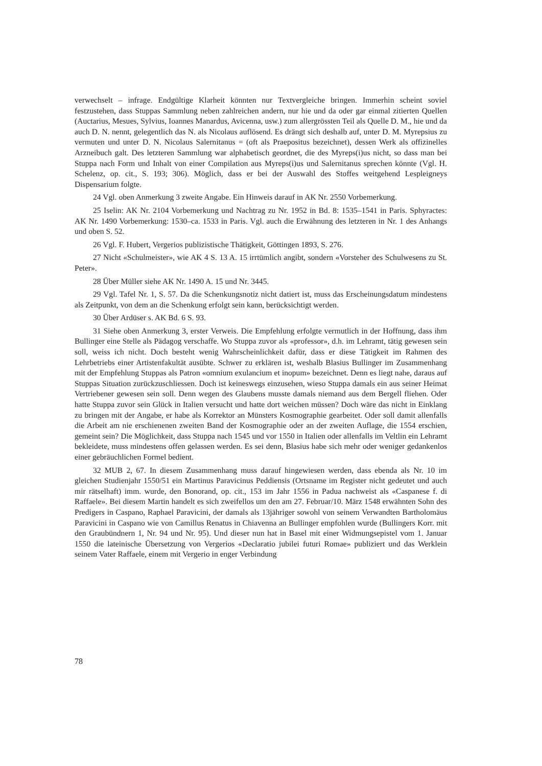verwechselt – infrage. Endgültige Klarheit könnten nur Textvergleiche bringen. Immerhin scheint soviel festzustehen, dass Stuppas Sammlung neben zahlreichen andern, nur hie und da oder gar einmal zitierten Quellen (Auctarius, Mesues, Sylvius, Ioannes Manardus, Avicenna, usw.) zum allergrössten Teil als Quelle D. M., hie und da auch D. N. nennt, gelegentlich das N. als Nicolaus auflösend. Es drängt sich deshalb auf, unter D. M. Myrepsius zu vermuten und unter D. N. Nicolaus Salernitanus = (oft als Praepositus bezeichnet), dessen Werk als offizinelles Arzneibuch galt. Des letzteren Sammlung war alphabetisch geordnet, die des Myreps(i)us nicht, so dass man bei Stuppa nach Form und Inhalt von einer Compilation aus Myreps(i)us und Salernitanus sprechen könnte (Vgl. H. Schelenz, op. cit., S. 193; 306). Möglich, dass er bei der Auswahl des Stoffes weitgehend Lespleigneys Dispensarium folgte.
24 Vgl. oben Anmerkung 3 zweite Angabe. Ein Hinweis darauf in AK Nr. 2550 Vorbemerkung.
25 Iselin: AK Nr. 2104 Vorbemerkung und Nachtrag zu Nr. 1952 in Bd. 8: 1535–1541 in Paris. Sphyractes: AK Nr. 1490 Vorbemerkung: 1530–ca. 1533 in Paris. Vgl. auch die Erwähnung des letzteren in Nr. 1 des Anhangs und oben S. 52.
26 Vgl. F. Hubert, Vergerios publizistische Thätigkeit, Göttingen 1893, S. 276.
27 Nicht «Schulmeister», wie AK 4 S. 13 A. 15 irrtümlich angibt, sondern «Vorsteher des Schulwesens zu St. Peter».
28 Über Müller siehe AK Nr. 1490 A. 15 und Nr. 3445.
29 Vgl. Tafel Nr. 1, S. 57. Da die Schenkungsnotiz nicht datiert ist, muss das Erscheinungsdatum mindestens als Zeitpunkt, von dem an die Schenkung erfolgt sein kann, berücksichtigt werden.
30 Über Ardüser s. AK Bd. 6 S. 93.
31 Siehe oben Anmerkung 3, erster Verweis. Die Empfehlung erfolgte vermutlich in der Hoffnung, dass ihm Bullinger eine Stelle als Pädagog verschaffe. Wo Stuppa zuvor als «professor», d.h. im Lehramt, tätig gewesen sein soll, weiss ich nicht. Doch besteht wenig Wahrscheinlichkeit dafür, dass er diese Tätigkeit im Rahmen des Lehrbetriebs einer Artistenfakultät ausübte. Schwer zu erklären ist, weshalb Blasius Bullinger im Zusammenhang mit der Empfehlung Stuppas als Patron «omnium exulancium et inopum» bezeichnet. Denn es liegt nahe, daraus auf Stuppas Situation zurückzuschliessen. Doch ist keineswegs einzusehen, wieso Stuppa damals ein aus seiner Heimat Vertriebener gewesen sein soll. Denn wegen des Glaubens musste damals niemand aus dem Bergell fliehen. Oder hatte Stuppa zuvor sein Glück in Italien versucht und hatte dort weichen müssen? Doch wäre das nicht in Einklang zu bringen mit der Angabe, er habe als Korrektor an Münsters Kosmographie gearbeitet. Oder soll damit allenfalls die Arbeit am nie erschienenen zweiten Band der Kosmographie oder an der zweiten Auflage, die 1554 erschien, gemeint sein? Die Möglichkeit, dass Stuppa nach 1545 und vor 1550 in Italien oder allenfalls im Veltlin ein Lehramt bekleidete, muss mindestens offen gelassen werden. Es sei denn, Blasius habe sich mehr oder weniger gedankenlos einer gebräuchlichen Formel bedient.
32 MUB 2, 67. In diesem Zusammenhang muss darauf hingewiesen werden, dass ebenda als Nr. 10 im gleichen Studienjahr 1550/51 ein Martinus Paravicinus Peddiensis (Ortsname im Register nicht gedeutet und auch mir rätselhaft) imm. wurde, den Bonorand, op. cit., 153 im Jahr 1556 in Padua nachweist als «Caspanese f. di Raffaele». Bei diesem Martin handelt es sich zweifellos um den am 27. Februar/10. März 1548 erwähnten Sohn des Predigers in Caspano, Raphael Paravicini, der damals als 13jähriger sowohl von seinem Verwandten Bartholomäus Paravicini in Caspano wie von Camillus Renatus in Chiavenna an Bullinger empfohlen wurde (Bullingers Korr. mit den Graubündnern 1, Nr. 94 und Nr. 95). Und dieser nun hat in Basel mit einer Widmungsepistel vom 1. Januar 1550 die lateinische Übersetzung von Vergerios «Declaratio jubilei futuri Romae» publiziert und das Werklein seinem Vater Raffaele, einem mit Vergerio in enger Verbindung
78